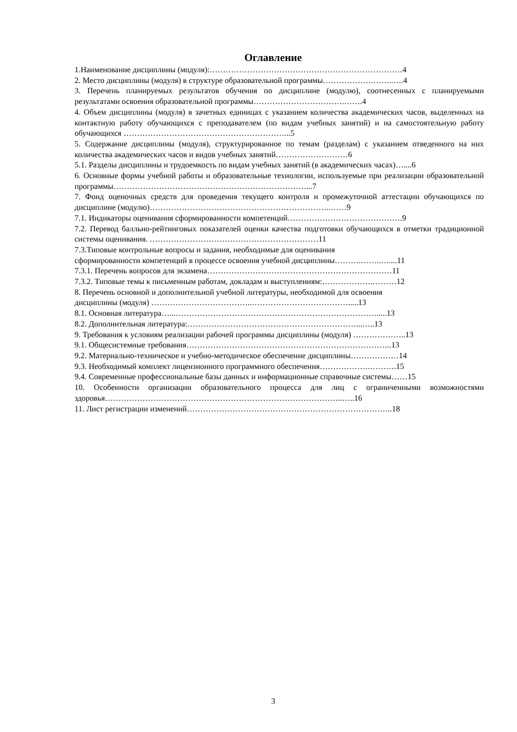Оглавление
1.Наименование дисциплины (модуля):………………………………………………………………4
2. Место дисциплины (модуля) в структуре образовательной программы……………….……..….4
3. Перечень планируемых результатов обучения по дисциплине (модулю), соотнесенных с планируемыми результатами освоения образовательной программы…………………………….…….4
4. Объем дисциплины (модуля) в зачетных единицах с указанием количества академических часов, выделенных на контактную работу обучающихся с преподавателем (по видам учебных занятий) и на самостоятельную работу обучающихся ……………………………………………………...5
5. Содержание дисциплины (модуля), структурированное по темам (разделам) с указанием отведенного на них количества академических часов и видов учебных занятий………………………6
5.1. Разделы дисциплины и трудоемкость по видам учебных занятий (в академических часах)…....6
6. Основные формы учебной работы и образовательные технологии, используемые при реализации образовательной программы………………………………………………………………...7
7. Фонд оценочных средств для проведения текущего контроля и промежуточной аттестации обучающихся по дисциплине (модулю)…………………………………………………………..……9
7.1. Индикаторы оценивания сформированности компетенций…………………………………….9
7.2. Перевод балльно-рейтинговых показателей оценки качества подготовки обучающихся в отметки традиционной системы оценивания. ………………………………………………………11
7.3.Типовые контрольные вопросы и задания, необходимые для оценивания
сформированности компетенций в процессе освоения учебной дисциплины……….……..…....11
7.3.1. Перечень вопросов для экзамена……………………………………………………………11
7.3.2. Типовые темы к письменным работам, докладам и выступлениям:……………….………12
8. Перечень основной и дополнительной учебной литературы, необходимой для освоения
дисциплины (модуля) ………………………………..……………………………….....13
8.1. Основная литература…...………………………………………………………………….....13
8.2. Дополнительная литература:………………………………………………………...…..13
9. Требования к условиям реализации рабочей программы дисциплины (модуля) ………………..13
9.1. Общесистемные требования…………………………………………………………………..13
9.2. Материально-техническое и учебно-методическое обеспечение дисциплины………………14
9.3. Необходимый комплект лицензионного программного обеспечения……………….……….15
9.4. Современные профессиональные базы данных и информационные справочные системы……15
10. Особенности организации образовательного процесса для лиц с ограниченными возможностями здоровья……………………………………………………………………………..…..16
11. Лист регистрации изменений…………………………………………………………………..18
3